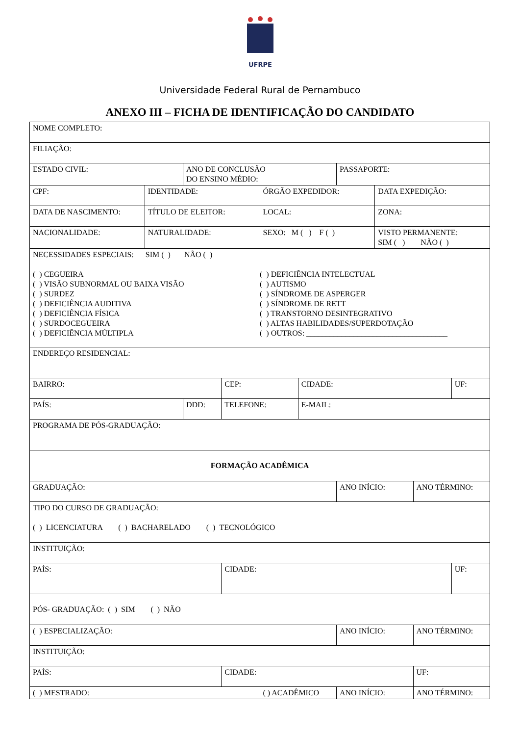UFRPE
Universidade Federal Rural de Pernambuco
ANEXO III – FICHA DE IDENTIFICAÇÃO DO CANDIDATO
| NOME COMPLETO: | | | | | | | | | |
| FILIAÇÃO: | | | | | | | | | |
| ESTADO CIVIL: | | ANO DE CONCLUSÃO DO ENSINO MÉDIO: | | | | PASSAPORTE: | | | |
| CPF: | IDENTIDADE: | | | ÓRGÃO EXPEDIDOR: | | | DATA EXPEDIÇÃO: | | |
| DATA DE NASCIMENTO: | TÍTULO DE ELEITOR: | | | LOCAL: | | | ZONA: | | |
| NACIONALIDADE: | NATURALIDADE: | | | SEXO: M ( ) F ( ) | | | VISTO PERMANENTE: SIM ( ) NÃO ( ) | | |
| NECESSIDADES ESPECIAIS: SIM ( ) NÃO ( ) ( ) CEGUEIRA ( ) VISÃO SUBNORMAL OU BAIXA VISÃO ( ) SURDEZ ( ) DEFICIÊNCIA AUDITIVA ( ) DEFICIÊNCIA FÍSICA ( ) SURDOCEGUEIRA ( ) DEFICIÊNCIA MÚLTIPLA ( ) DEFICIÊNCIA INTELECTUAL ( ) AUTISMO ( ) SÍNDROME DE ASPERGER ( ) SÍNDROME DE RETT ( ) TRANSTORNO DESINTEGRATIVO ( ) ALTAS HABILIDADES/SUPERDOTAÇÃO ( ) OUTROS: ____________________________________ | | | | | | | | | |
| ENDEREÇO RESIDENCIAL: | | | | | | | | | |
| BAIRRO: | | | CEP: | | CIDADE: | | | | UF: |
| PAÍS: | | DDD: | TELEFONE: | | E-MAIL: | | | | |
| PROGRAMA DE PÓS-GRADUAÇÃO: | | | | | | | | | |
| FORMAÇÃO ACADÊMICA | | | | | | | | | |
| GRADUAÇÃO: | | | | | | ANO INÍCIO: | | ANO TÉRMINO: | |
| TIPO DO CURSO DE GRADUAÇÃO: ( ) LICENCIATURA ( ) BACHARELADO ( ) TECNOLÓGICO | | | | | | | | | |
| INSTITUIÇÃO: | | | | | | | | | |
| PAÍS: | | | CIDADE: | | | | | | UF: |
| PÓS- GRADUAÇÃO: ( ) SIM ( ) NÃO | | | | | | | | | |
| ( ) ESPECIALIZAÇÃO: | | | | | | ANO INÍCIO: | | ANO TÉRMINO: | |
| INSTITUIÇÃO: | | | | | | | | | |
| PAÍS: | | | CIDADE: | | | | | UF: | |
| ( ) MESTRADO: | | | | ( ) ACADÊMICO | | ANO INÍCIO: | | ANO TÉRMINO: | |